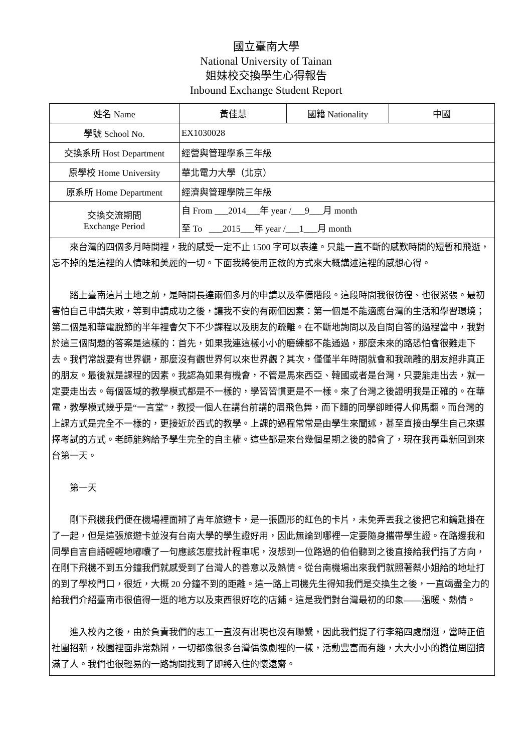國立臺南大學
National University of Tainan
姐妹校交換學生心得報告
Inbound Exchange Student Report
| 姓名 Name | 黃佳慧 | 國籍 Nationality | 中國 |
| 學號 School No. | EX1030028 | | |
| 交換系所 Host Department | 經營與管理學系三年級 | | |
| 原學校 Home University | 華北電力大學（北京） | | |
| 原系所 Home Department | 經濟與管理學院三年級 | | |
| 交換交流期間 Exchange Period | 自 From ___2014___年 year /___9___月 month 至 To ___2015___年 year /___1___月 month | | |
| 來台灣的四個多月時間裡，我的感受一定不止 1500 字可以表達。只能一直不斷的感歎時間的短暫和飛逝，忘不掉的是這裡的人情味和美麗的一切。下面我將使用正敘的方式來大概講述這裡的感想心得。 踏上臺南這片土地之前，是時間長達兩個多月的申請以及準備階段。這段時間我很彷徨、也很緊張。最初害怕自己申請失敗，等到申請成功之後，讓我不安的有兩個因素：第一個是不能適應台灣的生活和學習環境；第二個是和華電脫節的半年裡會欠下不少課程以及朋友的疏離。在不斷地詢問以及自問自答的過程當中，我對於這三個問題的答案是這樣的：首先，如果我連這樣小小的磨練都不能通過，那麼未來的路恐怕會很難走下去。我們常說要有世界觀，那麼沒有觀世界何以來世界觀？其次，僅僅半年時間就會和我疏離的朋友絕非真正的朋友。最後就是課程的因素。我認為如果有機會，不管是馬來西亞、韓國或者是台灣，只要能走出去，就一定要走出去。每個區域的教學模式都是不一樣的，學習習慣更是不一樣。來了台灣之後證明我是正確的。在華電，教學模式幾乎是“一言堂”，教授一個人在講台前講的眉飛色舞，而下麵的同學卻睡得人仰馬翻。而台灣的上課方式是完全不一樣的，更接近於西式的教學。上課的過程常常是由學生來闡述，甚至直接由學生自己來選擇考試的方式。老師能夠給予學生完全的自主權。這些都是來台幾個星期之後的體會了，現在我再重新回到來台第一天。 第一天 剛下飛機我們便在機場裡面辨了青年旅遊卡，是一張圓形的紅色的卡片，未免弄丟我之後把它和鑰匙掛在了一起，但是這張旅遊卡並沒有台南大學的學生證好用，因此無論到哪裡一定要隨身攜帶學生證。在路邊我和同學自言自語輕輕地嘟囔了一句應該怎麼找計程車呢，沒想到一位路過的伯伯聽到之後直接給我們指了方向，在剛下飛機不到五分鐘我們就感受到了台灣人的善意以及熱情。從台南機場出來我們就照著蔡小姐給的地址打的到了學校門口，很近，大概 20 分鐘不到的距離。這一路上司機先生得知我們是交換生之後，一直竭盡全力的給我們介紹臺南市很值得一逛的地方以及東西很好吃的店鋪。這是我們對台灣最初的印象——溫暖、熱情。 進入校內之後，由於負責我們的志工一直沒有出現也沒有聯繫，因此我們提了行李箱四處閒逛，當時正值社團招新，校園裡面非常熱鬧，一切都像很多台灣偶像劇裡的一樣，活動豐富而有趣，大大小小的攤位周圍擠滿了人。我們也很輕易的一路詢問找到了即將入住的懷遠齋。 | | | |